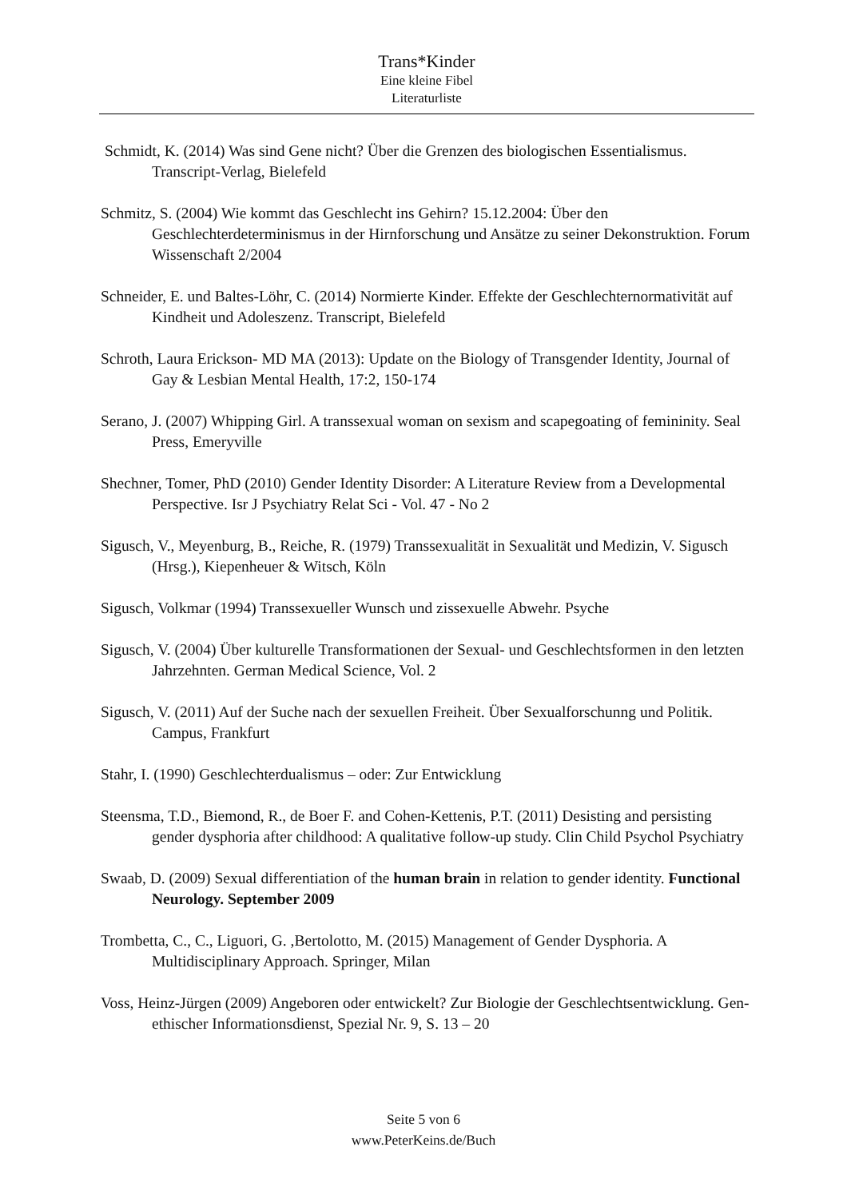Trans*Kinder
Eine kleine Fibel
Literaturliste
Schmidt, K. (2014) Was sind Gene nicht? Über die Grenzen des biologischen Essentialismus. Transcript-Verlag, Bielefeld
Schmitz, S. (2004) Wie kommt das Geschlecht ins Gehirn? 15.12.2004: Über den Geschlechterdeterminismus in der Hirnforschung und Ansätze zu seiner Dekonstruktion. Forum Wissenschaft 2/2004
Schneider, E. und Baltes-Löhr, C. (2014) Normierte Kinder. Effekte der Geschlechternormativität auf Kindheit und Adoleszenz. Transcript, Bielefeld
Schroth, Laura Erickson- MD MA (2013): Update on the Biology of Transgender Identity, Journal of Gay & Lesbian Mental Health, 17:2, 150-174
Serano, J. (2007) Whipping Girl. A transsexual woman on sexism and scapegoating of femininity. Seal Press, Emeryville
Shechner, Tomer, PhD (2010) Gender Identity Disorder: A Literature Review from a Developmental Perspective. Isr J Psychiatry Relat Sci - Vol. 47 - No 2
Sigusch, V., Meyenburg, B., Reiche, R. (1979) Transsexualität in Sexualität und Medizin, V. Sigusch (Hrsg.), Kiepenheuer & Witsch, Köln
Sigusch, Volkmar (1994) Transsexueller Wunsch und zissexuelle Abwehr. Psyche
Sigusch, V. (2004) Über kulturelle Transformationen der Sexual- und Geschlechtsformen in den letzten Jahrzehnten. German Medical Science, Vol. 2
Sigusch, V. (2011) Auf der Suche nach der sexuellen Freiheit. Über Sexualforschunng und Politik. Campus, Frankfurt
Stahr, I. (1990) Geschlechterdualismus – oder: Zur Entwicklung
Steensma, T.D., Biemond, R., de Boer F. and Cohen-Kettenis, P.T. (2011) Desisting and persisting gender dysphoria after childhood: A qualitative follow-up study. Clin Child Psychol Psychiatry
Swaab, D. (2009) Sexual differentiation of the human brain in relation to gender identity. Functional Neurology. September 2009
Trombetta, C., C., Liguori, G. ,Bertolotto, M. (2015) Management of Gender Dysphoria. A Multidisciplinary Approach. Springer, Milan
Voss, Heinz-Jürgen (2009) Angeboren oder entwickelt? Zur Biologie der Geschlechtsentwicklung. Gen-ethischer Informationsdienst, Spezial Nr. 9, S. 13 – 20
Seite 5 von 6
www.PeterKeins.de/Buch